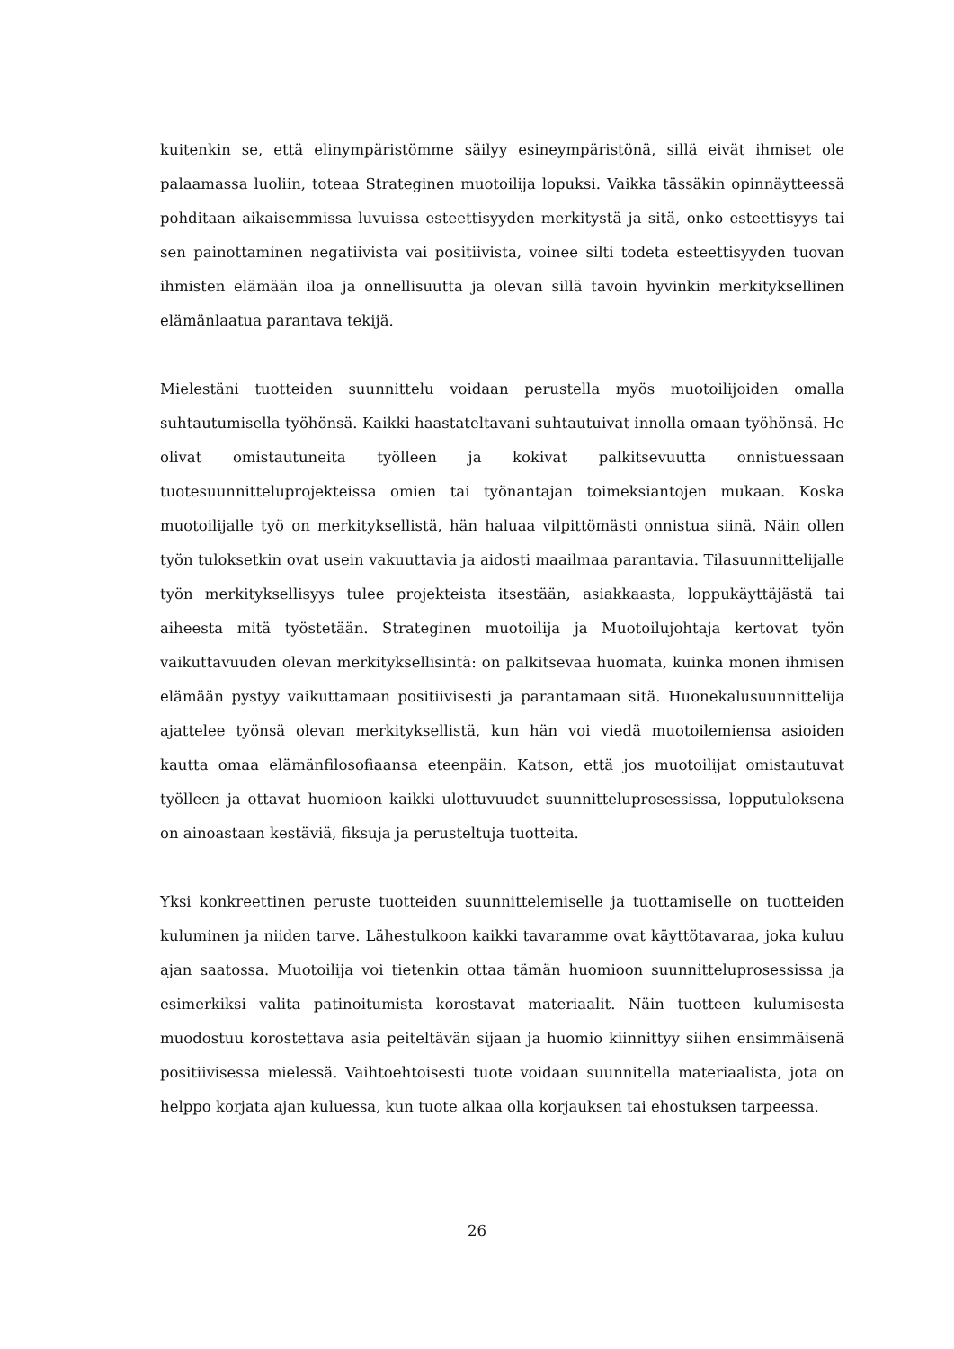kuitenkin se, että elinympäristömme säilyy esineympäristönä, sillä eivät ihmiset ole palaamassa luoliin, toteaa Strateginen muotoilija lopuksi. Vaikka tässäkin opinnäytteessä pohditaan aikaisemmissa luvuissa esteettisyyden merkitystä ja sitä, onko esteettisyys tai sen painottaminen negatiivista vai positiivista, voinee silti todeta esteettisyyden tuovan ihmisten elämään iloa ja onnellisuutta ja olevan sillä tavoin hyvinkin merkityksellinen elämänlaatua parantava tekijä.
Mielestäni tuotteiden suunnittelu voidaan perustella myös muotoilijoiden omalla suhtautumisella työhönsä. Kaikki haastateltavani suhtautuivat innolla omaan työhönsä. He olivat omistautuneita työlleen ja kokivat palkitsevuutta onnistuessaan tuotesuunnitteluprojekteissa omien tai työnantajan toimeksiantojen mukaan. Koska muotoilijalle työ on merkityksellistä, hän haluaa vilpittömästi onnistua siinä. Näin ollen työn tuloksetkin ovat usein vakuuttavia ja aidosti maailmaa parantavia. Tilasuunnittelijalle työn merkityksellisyys tulee projekteista itsestään, asiakkaasta, loppukäyttäjästä tai aiheesta mitä työstetään. Strateginen muotoilija ja Muotoilujohtaja kertovat työn vaikuttavuuden olevan merkityksellisintä: on palkitsevaa huomata, kuinka monen ihmisen elämään pystyy vaikuttamaan positiivisesti ja parantamaan sitä. Huonekalusuunnittelija ajattelee työnsä olevan merkityksellistä, kun hän voi viedä muotoilemiensa asioiden kautta omaa elämänfilosofiaansa eteenpäin. Katson, että jos muotoilijat omistautuvat työlleen ja ottavat huomioon kaikki ulottuvuudet suunnitteluprosessissa, lopputuloksena on ainoastaan kestäviä, fiksuja ja perusteltuja tuotteita.
Yksi konkreettinen peruste tuotteiden suunnittelemiselle ja tuottamiselle on tuotteiden kuluminen ja niiden tarve. Lähestulkoon kaikki tavaramme ovat käyttötavaraa, joka kuluu ajan saatossa. Muotoilija voi tietenkin ottaa tämän huomioon suunnitteluprosessissa ja esimerkiksi valita patinoitumista korostavat materiaalit. Näin tuotteen kulumisesta muodostuu korostettava asia peiteltävän sijaan ja huomio kiinnittyy siihen ensimmäisenä positiivisessa mielessä. Vaihtoehtoisesti tuote voidaan suunnitella materiaalista, jota on helppo korjata ajan kuluessa, kun tuote alkaa olla korjauksen tai ehostuksen tarpeessa.
26